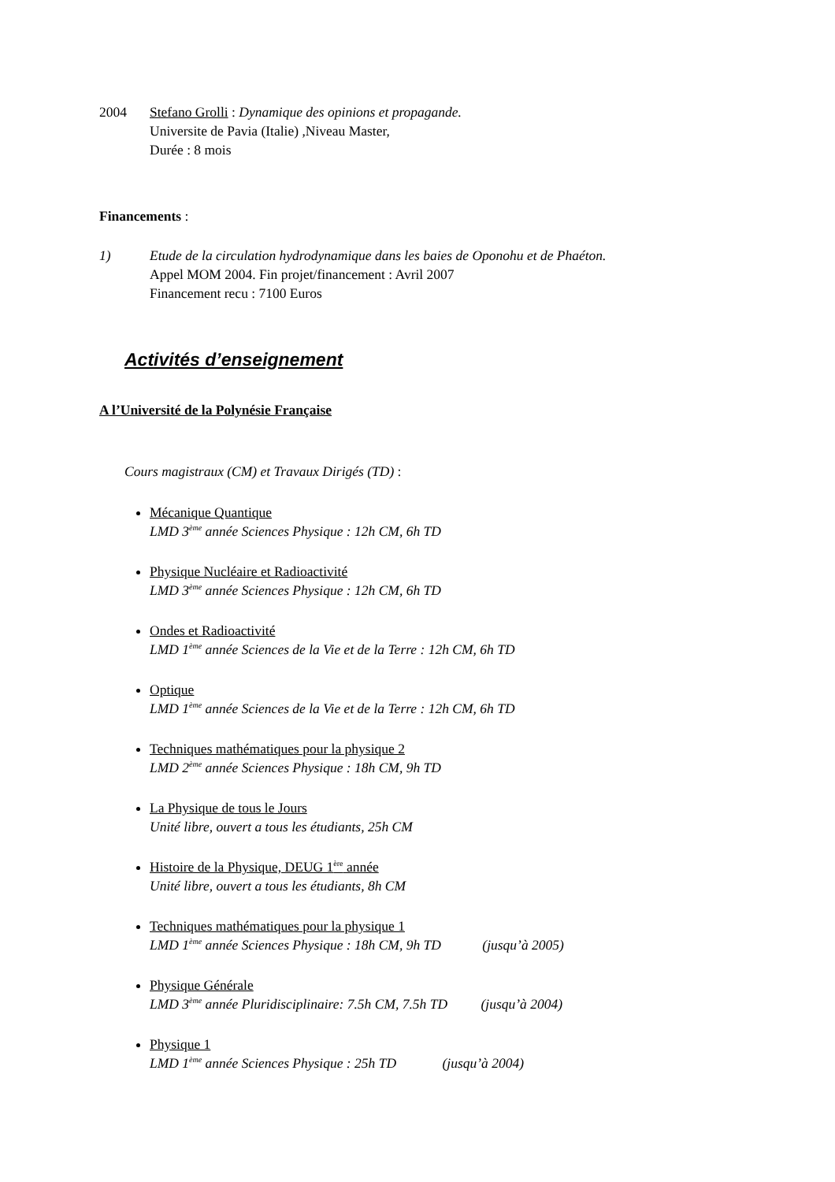2004 Stefano Grolli : Dynamique des opinions et propagande.
Universite de Pavia (Italie) ,Niveau Master,
Durée : 8 mois
Financements :
1) Etude de la circulation hydrodynamique dans les baies de Oponohu et de Phaéton.
Appel MOM 2004. Fin projet/financement : Avril 2007
Financement recu : 7100 Euros
Activités d’enseignement
A l’Université de la Polynésie Française
Cours magistraux (CM) et Travaux Dirigés (TD) :
Mécanique Quantique
LMD 3<sup>ème</sup> année Sciences Physique : 12h CM, 6h TD
Physique Nucléaire et Radioactivité
LMD 3<sup>ème</sup> année Sciences Physique : 12h CM, 6h TD
Ondes et Radioactivité
LMD 1<sup>ème</sup> année Sciences de la Vie et de la Terre : 12h CM, 6h TD
Optique
LMD 1<sup>ème</sup> année Sciences de la Vie et de la Terre : 12h CM, 6h TD
Techniques mathématiques pour la physique 2
LMD 2<sup>ème</sup> année Sciences Physique : 18h CM, 9h TD
La Physique de tous le Jours
Unité libre, ouvert a tous les étudiants, 25h CM
Histoire de la Physique, DEUG 1<sup>ère</sup> année
Unité libre, ouvert a tous les étudiants, 8h CM
Techniques mathématiques pour la physique 1
LMD 1<sup>ème</sup> année Sciences Physique : 18h CM, 9h TD (jusqu’à 2005)
Physique Générale
LMD 3<sup>ème</sup> année Pluridisciplinaire: 7.5h CM, 7.5h TD (jusqu’à 2004)
Physique 1
LMD 1<sup>ème</sup> année Sciences Physique : 25h TD (jusqu’à 2004)